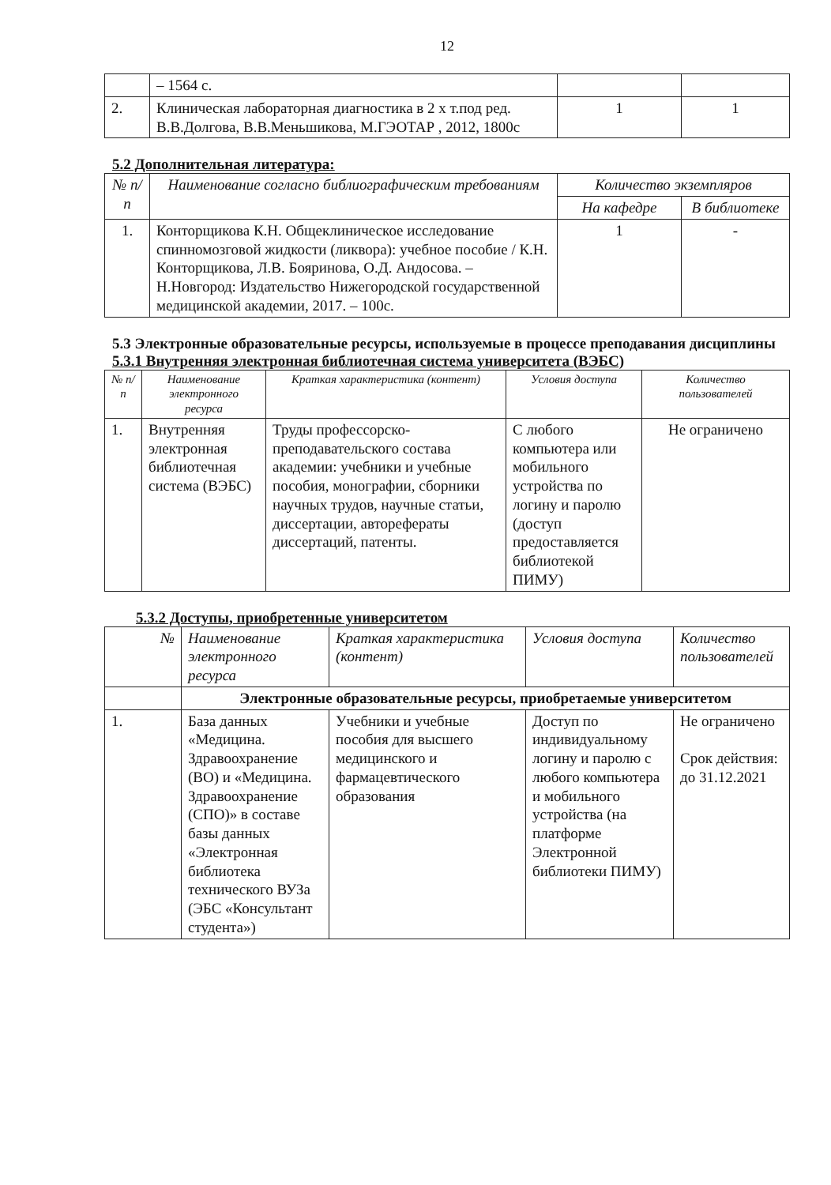12
| | – 1564 с. | | |
| 2. | Клиническая лабораторная диагностика в 2 х т.под ред. В.В.Долгова, В.В.Меньшикова, М.ГЭОТАР , 2012, 1800с | 1 | 1 |
5.2 Дополнительная литература:
| № п/п | Наименование согласно библиографическим требованиям | Количество экземпляров | |
| --- | --- | --- | --- |
| | | На кафедре | В библиотеке |
| 1. | Конторщикова К.Н. Общеклиническое исследование спинномозговой жидкости (ликвора): учебное пособие / К.Н. Конторщикова, Л.В. Бояринова, О.Д. Андосова. – Н.Новгород: Издательство Нижегородской государственной медицинской академии, 2017. – 100с. | 1 | - |
5.3 Электронные образовательные ресурсы, используемые в процессе преподавания дисциплины
5.3.1 Внутренняя электронная библиотечная система университета (ВЭБС)
| № п/п | Наименование электронного ресурса | Краткая характеристика (контент) | Условия доступа | Количество пользователей |
| --- | --- | --- | --- | --- |
| 1. | Внутренняя электронная библиотечная система (ВЭБС) | Труды профессорско-преподавательского состава академии: учебники и учебные пособия, монографии, сборники научных трудов, научные статьи, диссертации, авторефераты диссертаций, патенты. | С любого компьютера или мобильного устройства по логину и паролю (доступ предоставляется библиотекой ПИМУ) | Не ограничено |
5.3.2 Доступы, приобретенные университетом
| № | Наименование электронного ресурса | Краткая характеристика (контент) | Условия доступа | Количество пользователей |
| --- | --- | --- | --- | --- |
| | Электронные образовательные ресурсы, приобретаемые университетом | | | |
| 1. | База данных «Медицина. Здравоохранение (ВО) и «Медицина. Здравоохранение (СПО)» в составе базы данных «Электронная библиотека технического ВУЗа (ЭБС «Консультант студента») | Учебники и учебные пособия для высшего медицинского и фармацевтического образования | Доступ по индивидуальному логину и паролю с любого компьютера и мобильного устройства (на платформе Электронной библиотеки ПИМУ) | Не ограничено Срок действия: до 31.12.2021 |